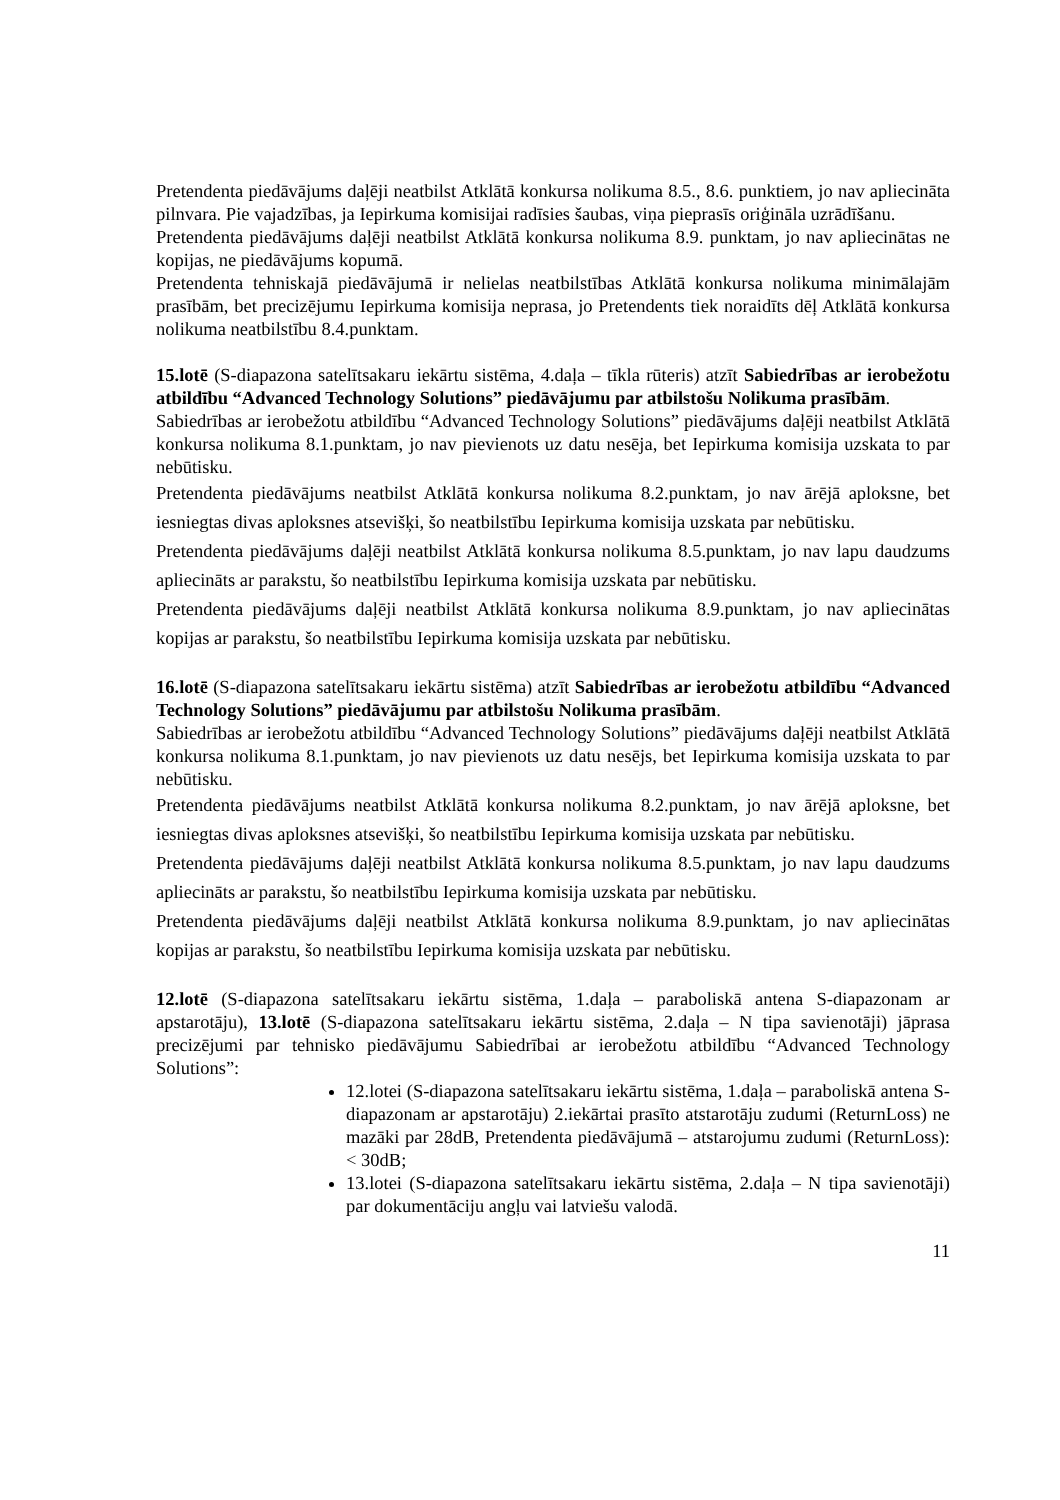Pretendenta piedāvājums daļēji neatbilst Atklātā konkursa nolikuma 8.5., 8.6. punktiem, jo nav apliecināta pilnvara. Pie vajadzības, ja Iepirkuma komisijai radīsies šaubas, viņa pieprasīs oriģināla uzrādīšanu.
Pretendenta piedāvājums daļēji neatbilst Atklātā konkursa nolikuma 8.9. punktam, jo nav apliecinātas ne kopijas, ne piedāvājums kopumā.
Pretendenta tehniskajā piedāvājumā ir nelielas neatbilstības Atklātā konkursa nolikuma minimālajām prasībām, bet precizējumu Iepirkuma komisija neprasa, jo Pretendents tiek noraidīts dēļ Atklātā konkursa nolikuma neatbilstību 8.4.punktam.
15.lotē (S-diapazona satelītsakaru iekārtu sistēma, 4.daļa – tīkla rūteris) atzīt Sabiedrības ar ierobežotu atbildību “Advanced Technology Solutions” piedāvājumu par atbilstošu Nolikuma prasībām.
Sabiedrības ar ierobežotu atbildību “Advanced Technology Solutions” piedāvājums daļēji neatbilst Atklātā konkursa nolikuma 8.1.punktam, jo nav pievienots uz datu nesēja, bet Iepirkuma komisija uzskata to par nebūtisku.
Pretendenta piedāvājums neatbilst Atklātā konkursa nolikuma 8.2.punktam, jo nav ārējā aploksne, bet iesniegtas divas aploksnes atsevišķi, šo neatbilstību Iepirkuma komisija uzskata par nebūtisku.
Pretendenta piedāvājums daļēji neatbilst Atklātā konkursa nolikuma 8.5.punktam, jo nav lapu daudzums apliecināts ar parakstu, šo neatbilstību Iepirkuma komisija uzskata par nebūtisku.
Pretendenta piedāvājums daļēji neatbilst Atklātā konkursa nolikuma 8.9.punktam, jo nav apliecinātas kopijas ar parakstu, šo neatbilstību Iepirkuma komisija uzskata par nebūtisku.
16.lotē (S-diapazona satelītsakaru iekārtu sistēma) atzīt Sabiedrības ar ierobežotu atbildību “Advanced Technology Solutions” piedāvājumu par atbilstošu Nolikuma prasībām.
Sabiedrības ar ierobežotu atbildību “Advanced Technology Solutions” piedāvājums daļēji neatbilst Atklātā konkursa nolikuma 8.1.punktam, jo nav pievienots uz datu nesējs, bet Iepirkuma komisija uzskata to par nebūtisku.
Pretendenta piedāvājums neatbilst Atklātā konkursa nolikuma 8.2.punktam, jo nav ārējā aploksne, bet iesniegtas divas aploksnes atsevišķi, šo neatbilstību Iepirkuma komisija uzskata par nebūtisku.
Pretendenta piedāvājums daļēji neatbilst Atklātā konkursa nolikuma 8.5.punktam, jo nav lapu daudzums apliecināts ar parakstu, šo neatbilstību Iepirkuma komisija uzskata par nebūtisku.
Pretendenta piedāvājums daļēji neatbilst Atklātā konkursa nolikuma 8.9.punktam, jo nav apliecinātas kopijas ar parakstu, šo neatbilstību Iepirkuma komisija uzskata par nebūtisku.
12.lotē (S-diapazona satelītsakaru iekārtu sistēma, 1.daļa – paraboliskā antena S-diapazonam ar apstarotāju), 13.lotē (S-diapazona satelītsakaru iekārtu sistēma, 2.daļa – N tipa savienotāji) jāprasa precizējumi par tehnisko piedāvājumu Sabiedrībai ar ierobežotu atbildību “Advanced Technology Solutions”:
12.lotei (S-diapazona satelītsakaru iekārtu sistēma, 1.daļa – paraboliskā antena S-diapazonam ar apstarotāju) 2.iekārtai prasīto atstarotāju zudumi (ReturnLoss) ne mazāki par 28dB, Pretendenta piedāvājumā – atstarojumu zudumi (ReturnLoss): < 30dB;
13.lotei (S-diapazona satelītsakaru iekārtu sistēma, 2.daļa – N tipa savienotāji) par dokumentāciju angļu vai latviešu valodā.
11